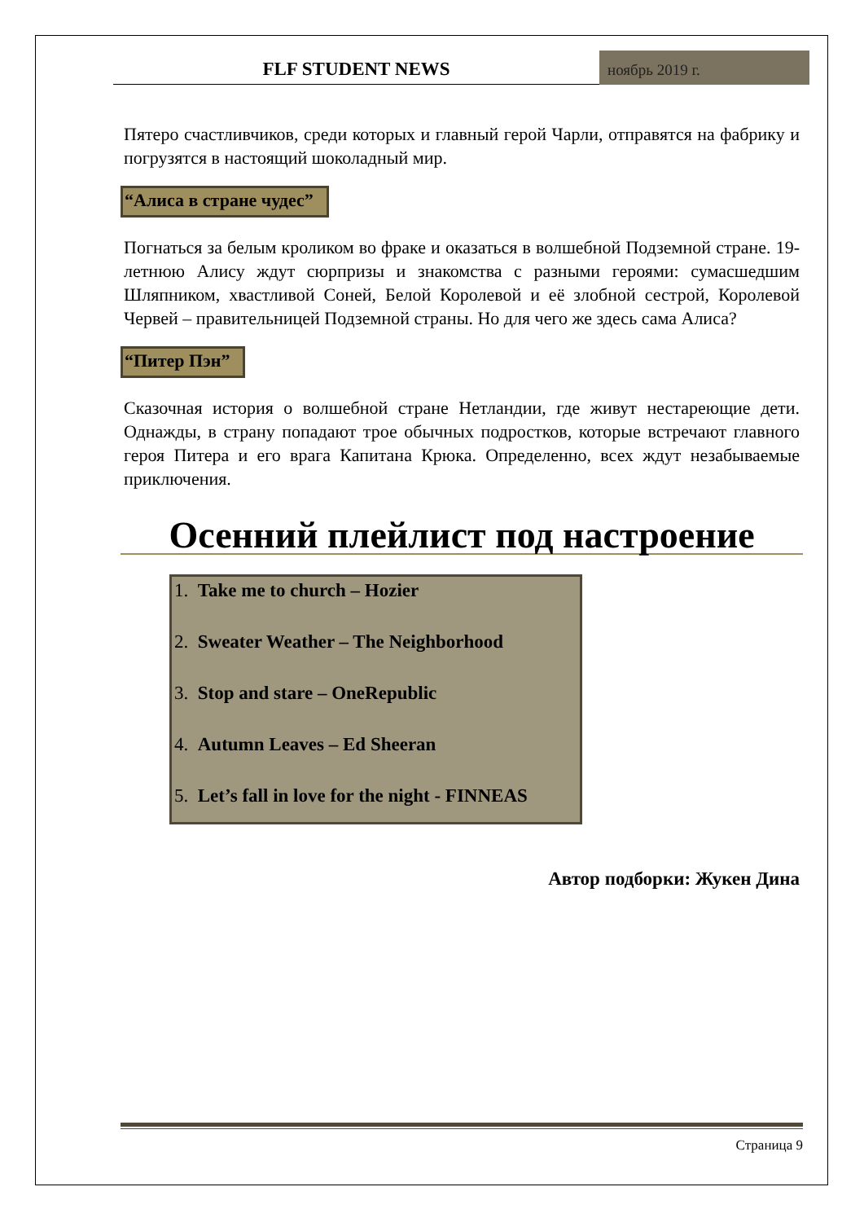FLF STUDENT NEWS
ноябрь 2019 г.
Пятеро счастливчиков, среди которых и главный герой Чарли, отправятся на фабрику и погрузятся в настоящий шоколадный мир.
“Алиса в стране чудес”
Погнаться за белым кроликом во фраке и оказаться в волшебной Подземной стране. 19-летнюю Алису ждут сюрпризы и знакомства с разными героями: сумасшедшим Шляпником, хвастливой Соней, Белой Королевой и её злобной сестрой, Королевой Червей – правительницей Подземной страны. Но для чего же здесь сама Алиса?
“Питер Пэн”
Сказочная история о волшебной стране Нетландии, где живут нестареющие дети. Однажды, в страну попадают трое обычных подростков, которые встречают главного героя Питера и его врага Капитана Крюка. Определенно, всех ждут незабываемые приключения.
Осенний плейлист под настроение
1. Take me to church – Hozier
2. Sweater Weather – The Neighborhood
3. Stop and stare – OneRepublic
4. Autumn Leaves – Ed Sheeran
5. Let’s fall in love for the night - FINNEAS
Автор подборки: Жукен Дина
Страница 9